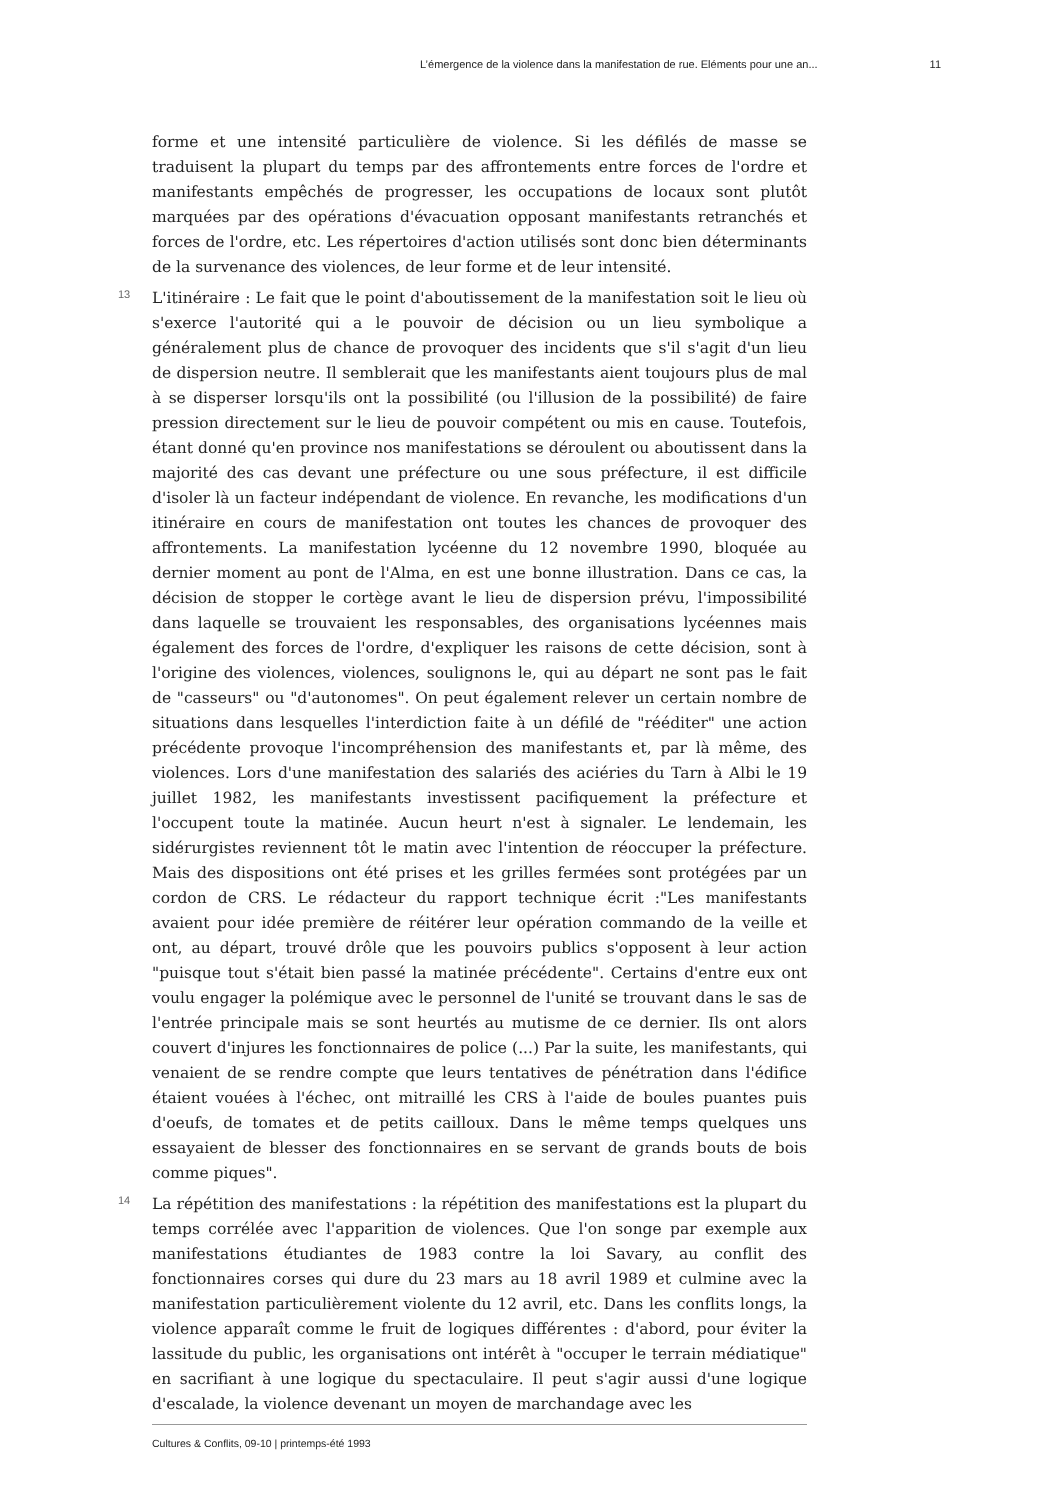L’émergence de la violence dans la manifestation de rue. Eléments pour une an... 11
forme et une intensité particulière de violence. Si les défilés de masse se traduisent la plupart du temps par des affrontements entre forces de l'ordre et manifestants empêchés de progresser, les occupations de locaux sont plutôt marquées par des opérations d'évacuation opposant manifestants retranchés et forces de l'ordre, etc. Les répertoires d'action utilisés sont donc bien déterminants de la survenance des violences, de leur forme et de leur intensité.
13 L'itinéraire : Le fait que le point d'aboutissement de la manifestation soit le lieu où s'exerce l'autorité qui a le pouvoir de décision ou un lieu symbolique a généralement plus de chance de provoquer des incidents que s'il s'agit d'un lieu de dispersion neutre. Il semblerait que les manifestants aient toujours plus de mal à se disperser lorsqu'ils ont la possibilité (ou l'illusion de la possibilité) de faire pression directement sur le lieu de pouvoir compétent ou mis en cause. Toutefois, étant donné qu'en province nos manifestations se déroulent ou aboutissent dans la majorité des cas devant une préfecture ou une sous préfecture, il est difficile d'isoler là un facteur indépendant de violence. En revanche, les modifications d'un itinéraire en cours de manifestation ont toutes les chances de provoquer des affrontements. La manifestation lycéenne du 12 novembre 1990, bloquée au dernier moment au pont de l'Alma, en est une bonne illustration. Dans ce cas, la décision de stopper le cortège avant le lieu de dispersion prévu, l'impossibilité dans laquelle se trouvaient les responsables, des organisations lycéennes mais également des forces de l'ordre, d'expliquer les raisons de cette décision, sont à l'origine des violences, violences, soulignons le, qui au départ ne sont pas le fait de "casseurs" ou "d'autonomes". On peut également relever un certain nombre de situations dans lesquelles l'interdiction faite à un défilé de "rééditer" une action précédente provoque l'incompréhension des manifestants et, par là même, des violences. Lors d'une manifestation des salariés des aciéries du Tarn à Albi le 19 juillet 1982, les manifestants investissent pacifiquement la préfecture et l'occupent toute la matinée. Aucun heurt n'est à signaler. Le lendemain, les sidérurgistes reviennent tôt le matin avec l'intention de réoccuper la préfecture. Mais des dispositions ont été prises et les grilles fermées sont protégées par un cordon de CRS. Le rédacteur du rapport technique écrit :"Les manifestants avaient pour idée première de réitérer leur opération commando de la veille et ont, au départ, trouvé drôle que les pouvoirs publics s'opposent à leur action "puisque tout s'était bien passé la matinée précédente". Certains d'entre eux ont voulu engager la polémique avec le personnel de l'unité se trouvant dans le sas de l'entrée principale mais se sont heurtés au mutisme de ce dernier. Ils ont alors couvert d'injures les fonctionnaires de police (...) Par la suite, les manifestants, qui venaient de se rendre compte que leurs tentatives de pénétration dans l'édifice étaient vouées à l'échec, ont mitraillé les CRS à l'aide de boules puantes puis d'oeufs, de tomates et de petits cailloux. Dans le même temps quelques uns essayaient de blesser des fonctionnaires en se servant de grands bouts de bois comme piques".
14 La répétition des manifestations : la répétition des manifestations est la plupart du temps corrélée avec l'apparition de violences. Que l'on songe par exemple aux manifestations étudiantes de 1983 contre la loi Savary, au conflit des fonctionnaires corses qui dure du 23 mars au 18 avril 1989 et culmine avec la manifestation particulièrement violente du 12 avril, etc. Dans les conflits longs, la violence apparaît comme le fruit de logiques différentes : d'abord, pour éviter la lassitude du public, les organisations ont intérêt à "occuper le terrain médiatique" en sacrifiant à une logique du spectaculaire. Il peut s'agir aussi d'une logique d'escalade, la violence devenant un moyen de marchandage avec les
Cultures & Conflits, 09-10 | printemps-été 1993